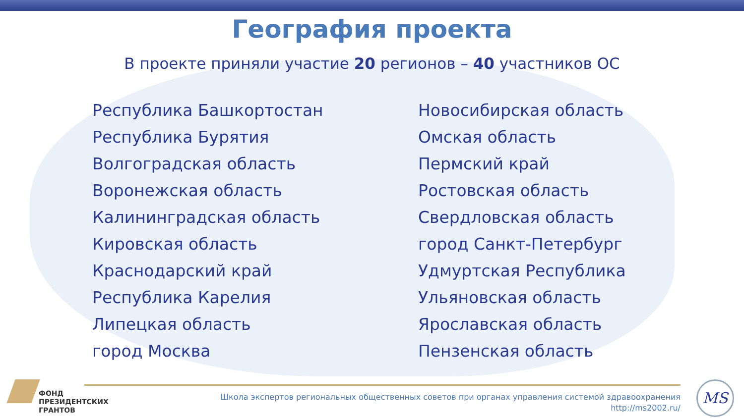География проекта
В проекте приняли участие 20 регионов – 40 участников ОС
Республика Башкортостан
Республика Бурятия
Волгоградская область
Воронежская область
Калининградская область
Кировская область
Краснодарский край
Республика Карелия
Липецкая область
город Москва
Новосибирская область
Омская область
Пермский край
Ростовская область
Свердловская область
город Санкт-Петербург
Удмуртская Республика
Ульяновская область
Ярославская область
Пензенская область
ФОНД
ПРЕЗИДЕНТСКИХ
ГРАНТОВ
Школа экспертов региональных общественных советов при органах управления системой здравоохранения
http://ms2002.ru/
MS